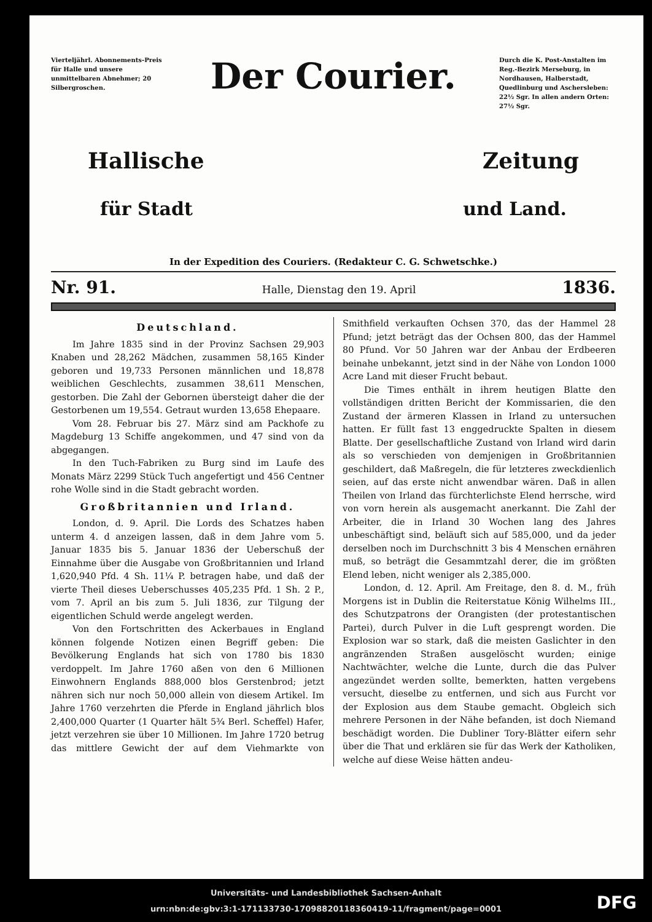Vierteljährl. Abonnements-Preis für Halle und unsere unmittelbaren Abnehmer; 20 Silbergroschen.
Der Courier.
Durch die K. Post-Anstalten im Reg.-Bezirk Merseburg, in Nordhausen, Halberstadt, Quedlinburg und Aschersleben: 22½ Sgr. In allen andern Orten: 27½ Sgr.
Hallische Zeitung
für Stadt und Land.
In der Expedition des Couriers. (Redakteur C. G. Schwetschke.)
Nr. 91. Halle, Dienstag den 19. April 1836.
Deutschland.
Im Jahre 1835 sind in der Provinz Sachsen 29,903 Knaben und 28,262 Mädchen, zusammen 58,165 Kinder geboren und 19,733 Personen männlichen und 18,878 weiblichen Geschlechts, zusammen 38,611 Menschen, gestorben. Die Zahl der Gebornen übersteigt daher die der Gestorbenen um 19,554. Getraut wurden 13,658 Ehepaare.
Vom 28. Februar bis 27. März sind am Packhofe zu Magdeburg 13 Schiffe angekommen, und 47 sind von da abgegangen.
In den Tuch-Fabriken zu Burg sind im Laufe des Monats März 2299 Stück Tuch angefertigt und 456 Centner rohe Wolle sind in die Stadt gebracht worden.
Großbritannien und Irland.
London, d. 9. April. Die Lords des Schatzes haben unterm 4. d anzeigen lassen, daß in dem Jahre vom 5. Januar 1835 bis 5. Januar 1836 der Ueberschuß der Einnahme über die Ausgabe von Großbritannien und Irland 1,620,940 Pfd. 4 Sh. 11¼ P. betragen habe, und daß der vierte Theil dieses Ueberschusses 405,235 Pfd. 1 Sh. 2 P., vom 7. April an bis zum 5. Juli 1836, zur Tilgung der eigentlichen Schuld werde angelegt werden.
Von den Fortschritten des Ackerbaues in England können folgende Notizen einen Begriff geben: Die Bevölkerung Englands hat sich von 1780 bis 1830 verdoppelt. Im Jahre 1760 aßen von den 6 Millionen Einwohnern Englands 888,000 blos Gerstenbrod; jetzt nähren sich nur noch 50,000 allein von diesem Artikel. Im Jahre 1760 verzehrten die Pferde in England jährlich blos 2,400,000 Quarter (1 Quarter hält 5¾ Berl. Scheffel) Hafer, jetzt verzehren sie über 10 Millionen. Im Jahre 1720 betrug das mittlere Gewicht der auf dem Viehmarkte von Smithfield verkauften Ochsen 370, das der Hammel 28 Pfund; jetzt beträgt das der Ochsen 800, das der Hammel 80 Pfund. Vor 50 Jahren war der Anbau der Erdbeeren beinahe unbekannt, jetzt sind in der Nähe von London 1000 Acre Land mit dieser Frucht bebaut.
Die Times enthält in ihrem heutigen Blatte den vollständigen dritten Bericht der Kommissarien, die den Zustand der ärmeren Klassen in Irland zu untersuchen hatten. Er füllt fast 13 enggedruckte Spalten in diesem Blatte. Der gesellschaftliche Zustand von Irland wird darin als so verschieden von demjenigen in Großbritannien geschildert, daß Maßregeln, die für letzteres zweckdienlich seien, auf das erste nicht anwendbar wären. Daß in allen Theilen von Irland das fürchterlichste Elend herrsche, wird von vorn herein als ausgemacht anerkannt. Die Zahl der Arbeiter, die in Irland 30 Wochen lang des Jahres unbeschäftigt sind, beläuft sich auf 585,000, und da jeder derselben noch im Durchschnitt 3 bis 4 Menschen ernähren muß, so beträgt die Gesammtzahl derer, die im größten Elend leben, nicht weniger als 2,385,000.
London, d. 12. April. Am Freitage, den 8. d. M., früh Morgens ist in Dublin die Reiterstatue König Wilhelms III., des Schutzpatrons der Orangisten (der protestantischen Partei), durch Pulver in die Luft gesprengt worden. Die Explosion war so stark, daß die meisten Gaslichter in den angränzenden Straßen ausgelöscht wurden; einige Nachtwächter, welche die Lunte, durch die das Pulver angezündet werden sollte, bemerkten, hatten vergebens versucht, dieselbe zu entfernen, und sich aus Furcht vor der Explosion aus dem Staube gemacht. Obgleich sich mehrere Personen in der Nähe befanden, ist doch Niemand beschädigt worden. Die Dubliner Tory-Blätter eifern sehr über die That und erklären sie für das Werk der Katholiken, welche auf diese Weise hätten andeu-
Universitäts- und Landesbibliothek Sachsen-Anhalt
urn:nbn:de:gbv:3:1-171133730-17098820118360419-11/fragment/page=0001
DFG